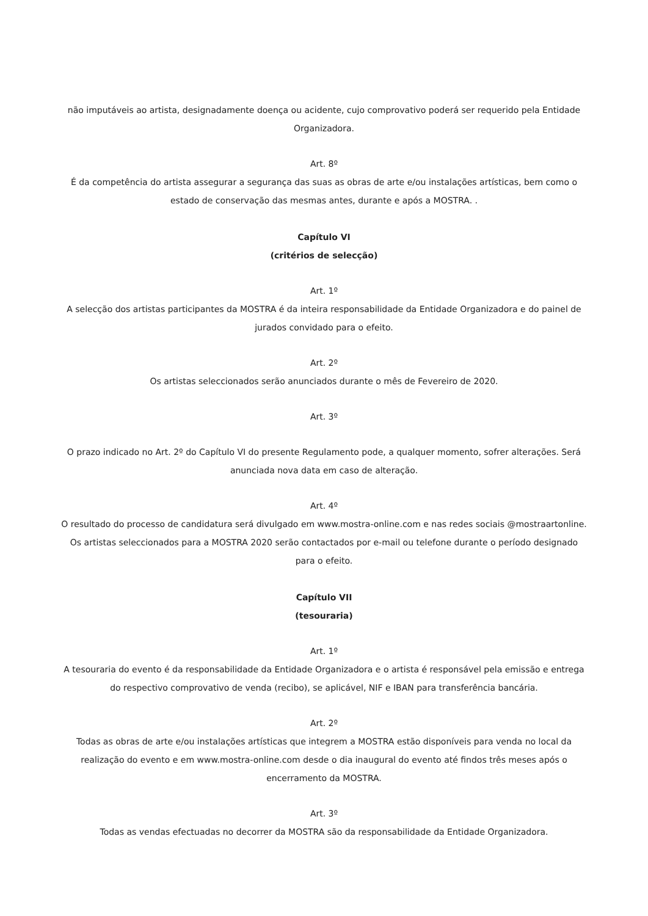não imputáveis ao artista, designadamente doença ou acidente, cujo comprovativo poderá ser requerido pela Entidade Organizadora.
Art. 8º
É da competência do artista assegurar a segurança das suas as obras de arte e/ou instalações artísticas, bem como o estado de conservação das mesmas antes, durante e após a MOSTRA. .
Capítulo VI
(critérios de selecção)
Art. 1º
A selecção dos artistas participantes da MOSTRA é da inteira responsabilidade da Entidade Organizadora e do painel de jurados convidado para o efeito.
Art. 2º
Os artistas seleccionados serão anunciados durante o mês de Fevereiro de 2020.
Art. 3º
O prazo indicado no Art. 2º do Capítulo VI do presente Regulamento pode, a qualquer momento, sofrer alterações. Será anunciada nova data em caso de alteração.
Art. 4º
O resultado do processo de candidatura será divulgado em www.mostra-online.com e nas redes sociais @mostraartonline. Os artistas seleccionados para a MOSTRA 2020 serão contactados por e-mail ou telefone durante o período designado para o efeito.
Capítulo VII
(tesouraria)
Art. 1º
A tesouraria do evento é da responsabilidade da Entidade Organizadora e o artista é responsável pela emissão e entrega do respectivo comprovativo de venda (recibo), se aplicável, NIF e IBAN para transferência bancária.
Art. 2º
Todas as obras de arte e/ou instalações artísticas que integrem a MOSTRA estão disponíveis para venda no local da realização do evento e em www.mostra-online.com desde o dia inaugural do evento até findos três meses após o encerramento da MOSTRA.
Art. 3º
Todas as vendas efectuadas no decorrer da MOSTRA são da responsabilidade da Entidade Organizadora.